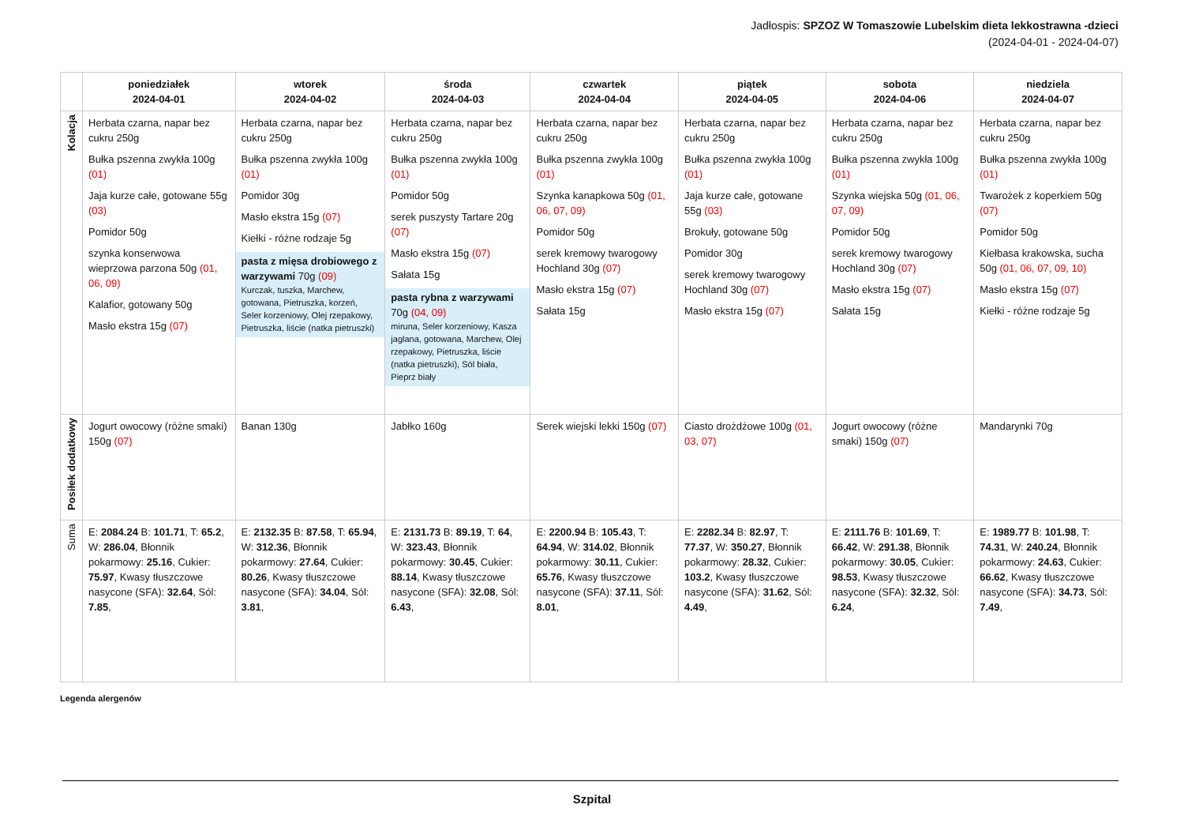Jadłospis: SPZOZ W Tomaszowie Lubelskim dieta lekkostrawna -dzieci
(2024-04-01 - 2024-04-07)
| | poniedziałek 2024-04-01 | wtorek 2024-04-02 | środa 2024-04-03 | czwartek 2024-04-04 | piątek 2024-04-05 | sobota 2024-04-06 | niedziela 2024-04-07 |
| --- | --- | --- | --- | --- | --- | --- | --- |
| Kolacja | Herbata czarna, napar bez cukru 250g Bułka pszenna zwykła 100g (01) Jaja kurze całe, gotowane 55g (03) Pomidor 50g szynka konserwowa wieprzowa parzona 50g (01, 06, 09) Kalafior, gotowany 50g Masło ekstra 15g (07) | Herbata czarna, napar bez cukru 250g Bułka pszenna zwykła 100g (01) Pomidor 30g Masło ekstra 15g (07) Kiełki - różne rodzaje 5g pasta z mięsa drobiowego z warzywami 70g (09) Kurczak, tuszka, Marchew, gotowana, Pietruszka, korzeń, Seler korzeniowy, Olej rzepakowy, Pietruszka, liście (natka pietruszki) | Herbata czarna, napar bez cukru 250g Bułka pszenna zwykła 100g (01) Pomidor 50g serek puszysty Tartare 20g (07) Masło ekstra 15g (07) Sałata 15g pasta rybna z warzywami 70g (04, 09) miruna, Seler korzeniowy, Kasza jaglana, gotowana, Marchew, Olej rzepakowy, Pietruszka, liście (natka pietruszki), Sól biała, Pieprz biały | Herbata czarna, napar bez cukru 250g Bułka pszenna zwykła 100g (01) Szynka kanapkowa 50g (01, 06, 07, 09) Pomidor 50g serek kremowy twarogowy Hochland 30g (07) Masło ekstra 15g (07) Sałata 15g | Herbata czarna, napar bez cukru 250g Bułka pszenna zwykła 100g (01) Jaja kurze całe, gotowane 55g (03) Brokuły, gotowane 50g Pomidor 30g serek kremowy twarogowy Hochland 30g (07) Masło ekstra 15g (07) | Herbata czarna, napar bez cukru 250g Bułka pszenna zwykła 100g (01) Szynka wiejska 50g (01, 06, 07, 09) Pomidor 50g serek kremowy twarogowy Hochland 30g (07) Masło ekstra 15g (07) Sałata 15g | Herbata czarna, napar bez cukru 250g Bułka pszenna zwykła 100g (01) Twarożek z koperkiem 50g (07) Pomidor 50g Kiełbasa krakowska, sucha 50g (01, 06, 07, 09, 10) Masło ekstra 15g (07) Kiełki - różne rodzaje 5g |
| Posiłek dodatkowy | Jogurt owocowy (różne smaki) 150g (07) | Banan 130g | Jabłko 160g | Serek wiejski lekki 150g (07) | Ciasto drożdżowe 100g (01, 03, 07) | Jogurt owocowy (różne smaki) 150g (07) | Mandarynki 70g |
| Suma | E: 2084.24 B: 101.71 , T: 65.2 , W: 286.04 , Błonnik pokarmowy: 25.16 , Cukier: 75.97 , Kwasy tłuszczowe nasycone (SFA): 32.64 , Sól: 7.85 , | E: 2132.35 B: 87.58 , T: 65.94 , W: 312.36 , Błonnik pokarmowy: 27.64 , Cukier: 80.26 , Kwasy tłuszczowe nasycone (SFA): 34.04 , Sól: 3.81 , | E: 2131.73 B: 89.19 , T: 64 , W: 323.43 , Błonnik pokarmowy: 30.45 , Cukier: 88.14 , Kwasy tłuszczowe nasycone (SFA): 32.08 , Sól: 6.43 , | E: 2200.94 B: 105.43 , T: 64.94 , W: 314.02 , Błonnik pokarmowy: 30.11 , Cukier: 65.76 , Kwasy tłuszczowe nasycone (SFA): 37.11 , Sól: 8.01 , | E: 2282.34 B: 82.97 , T: 77.37 , W: 350.27 , Błonnik pokarmowy: 28.32 , Cukier: 103.2 , Kwasy tłuszczowe nasycone (SFA): 31.62 , Sól: 4.49 , | E: 2111.76 B: 101.69 , T: 66.42 , W: 291.38 , Błonnik pokarmowy: 30.05 , Cukier: 98.53 , Kwasy tłuszczowe nasycone (SFA): 32.32 , Sól: 6.24 , | E: 1989.77 B: 101.98 , T: 74.31 , W: 240.24 , Błonnik pokarmowy: 24.63 , Cukier: 66.62 , Kwasy tłuszczowe nasycone (SFA): 34.73 , Sól: 7.49 , |
Legenda alergenów
Szpital